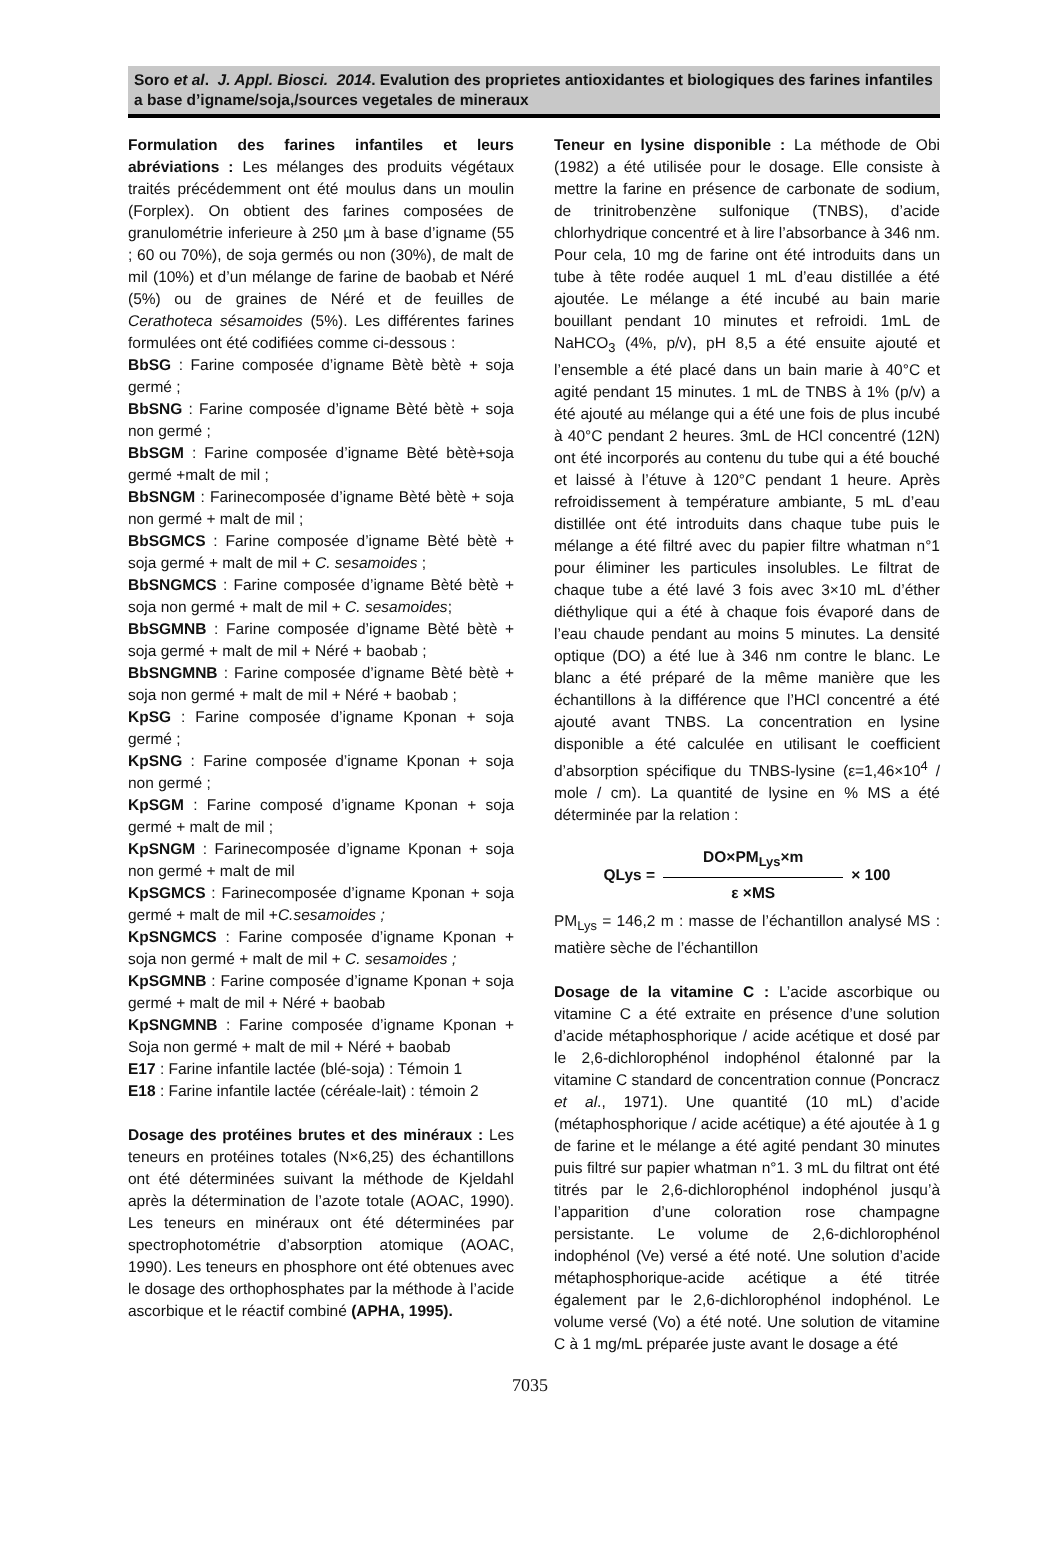Soro et al. J. Appl. Biosci. 2014. Evalution des proprietes antioxidantes et biologiques des farines infantiles a base d’igname/soja,/sources vegetales de mineraux
Formulation des farines infantiles et leurs abréviations : Les mélanges des produits végétaux traités précédemment ont été moulus dans un moulin (Forplex). On obtient des farines composées de granulométrie inferieure à 250 µm à base d’igname (55 ; 60 ou 70%), de soja germés ou non (30%), de malt de mil (10%) et d’un mélange de farine de baobab et Néré (5%) ou de graines de Néré et de feuilles de Cerathoteca sésamoides (5%). Les différentes farines formulées ont été codifiées comme ci-dessous :
BbSG : Farine composée d’igname Bètè bètè + soja germé ;
BbSNG : Farine composée d’igname Bèté bètè + soja non germé ;
BbSGM : Farine composée d’igname Bèté bètè+soja germé +malt de mil ;
BbSNGM : Farinecomposée d’igname Bèté bètè + soja non germé + malt de mil ;
BbSGMCS : Farine composée d’igname Bèté bètè + soja germé + malt de mil + C. sesamoides ;
BbSNGMCS : Farine composée d’igname Bèté bètè + soja non germé + malt de mil + C. sesamoides;
BbSGMNB : Farine composée d’igname Bèté bètè + soja germé + malt de mil + Néré + baobab ;
BbSNGMNB : Farine composée d’igname Bèté bètè + soja non germé + malt de mil + Néré + baobab ;
KpSG : Farine composée d’igname Kponan + soja germé ;
KpSNG : Farine composée d’igname Kponan + soja non germé ;
KpSGM : Farine composé d’igname Kponan + soja germé + malt de mil ;
KpSNGM : Farinecomposée d’igname Kponan + soja non germé + malt de mil
KpSGMCS : Farinecomposée d’igname Kponan + soja germé + malt de mil +C.sesamoides ;
KpSNGMCS : Farine composée d’igname Kponan + soja non germé + malt de mil + C. sesamoides ;
KpSGMNB : Farine composée d’igname Kponan + soja germé + malt de mil + Néré + baobab
KpSNGMNB : Farine composée d’igname Kponan + Soja non germé + malt de mil + Néré + baobab
E17 : Farine infantile lactée (blé-soja) : Témoin 1
E18 : Farine infantile lactée (céréale-lait) : témoin 2
Dosage des protéines brutes et des minéraux : Les teneurs en protéines totales (N×6,25) des échantillons ont été déterminées suivant la méthode de Kjeldahl après la détermination de l’azote totale (AOAC, 1990). Les teneurs en minéraux ont été déterminées par spectrophotométrie d’absorption atomique (AOAC, 1990). Les teneurs en phosphore ont été obtenues avec le dosage des orthophosphates par la méthode à l’acide ascorbique et le réactif combiné (APHA, 1995).
Teneur en lysine disponible : La méthode de Obi (1982) a été utilisée pour le dosage. Elle consiste à mettre la farine en présence de carbonate de sodium, de trinitrobenzène sulfonique (TNBS), d’acide chlorhydrique concentré et à lire l’absorbance à 346 nm. Pour cela, 10 mg de farine ont été introduits dans un tube à tête rodée auquel 1 mL d’eau distillée a été ajoutée. Le mélange a été incubé au bain marie bouillant pendant 10 minutes et refroidi. 1mL de NaHCO<sub>3</sub> (4%, p/v), pH 8,5 a été ensuite ajouté et l’ensemble a été placé dans un bain marie à 40°C et agité pendant 15 minutes. 1 mL de TNBS à 1% (p/v) a été ajouté au mélange qui a été une fois de plus incubé à 40°C pendant 2 heures. 3mL de HCl concentré (12N) ont été incorporés au contenu du tube qui a été bouché et laissé à l’étuve à 120°C pendant 1 heure. Après refroidissement à température ambiante, 5 mL d’eau distillée ont été introduits dans chaque tube puis le mélange a été filtré avec du papier filtre whatman n°1 pour éliminer les particules insolubles. Le filtrat de chaque tube a été lavé 3 fois avec 3×10 mL d’éther diéthylique qui a été à chaque fois évaporé dans de l’eau chaude pendant au moins 5 minutes. La densité optique (DO) a été lue à 346 nm contre le blanc. Le blanc a été préparé de la même manière que les échantillons à la différence que l’HCl concentré a été ajouté avant TNBS. La concentration en lysine disponible a été calculée en utilisant le coefficient d’absorption spécifique du TNBS-lysine (ε=1,46×10<sup>4</sup> / mole / cm). La quantité de lysine en % MS a été déterminée par la relation :
QLys =
DO×PM<sub>Lys</sub>×m
ε ×MS
× 100
PM<sub>Lys</sub> = 146,2 m : masse de l’échantillon analysé MS : matière sèche de l’échantillon
Dosage de la vitamine C : L’acide ascorbique ou vitamine C a été extraite en présence d’une solution d’acide métaphosphorique / acide acétique et dosé par le 2,6-dichlorophénol indophénol étalonné par la vitamine C standard de concentration connue (Poncracz et al., 1971). Une quantité (10 mL) d’acide (métaphosphorique / acide acétique) a été ajoutée à 1 g de farine et le mélange a été agité pendant 30 minutes puis filtré sur papier whatman n°1. 3 mL du filtrat ont été titrés par le 2,6-dichlorophénol indophénol jusqu’à l’apparition d’une coloration rose champagne persistante. Le volume de 2,6-dichlorophénol indophénol (Ve) versé a été noté. Une solution d’acide métaphosphorique-acide acétique a été titrée également par le 2,6-dichlorophénol indophénol. Le volume versé (Vo) a été noté. Une solution de vitamine C à 1 mg/mL préparée juste avant le dosage a été
7035